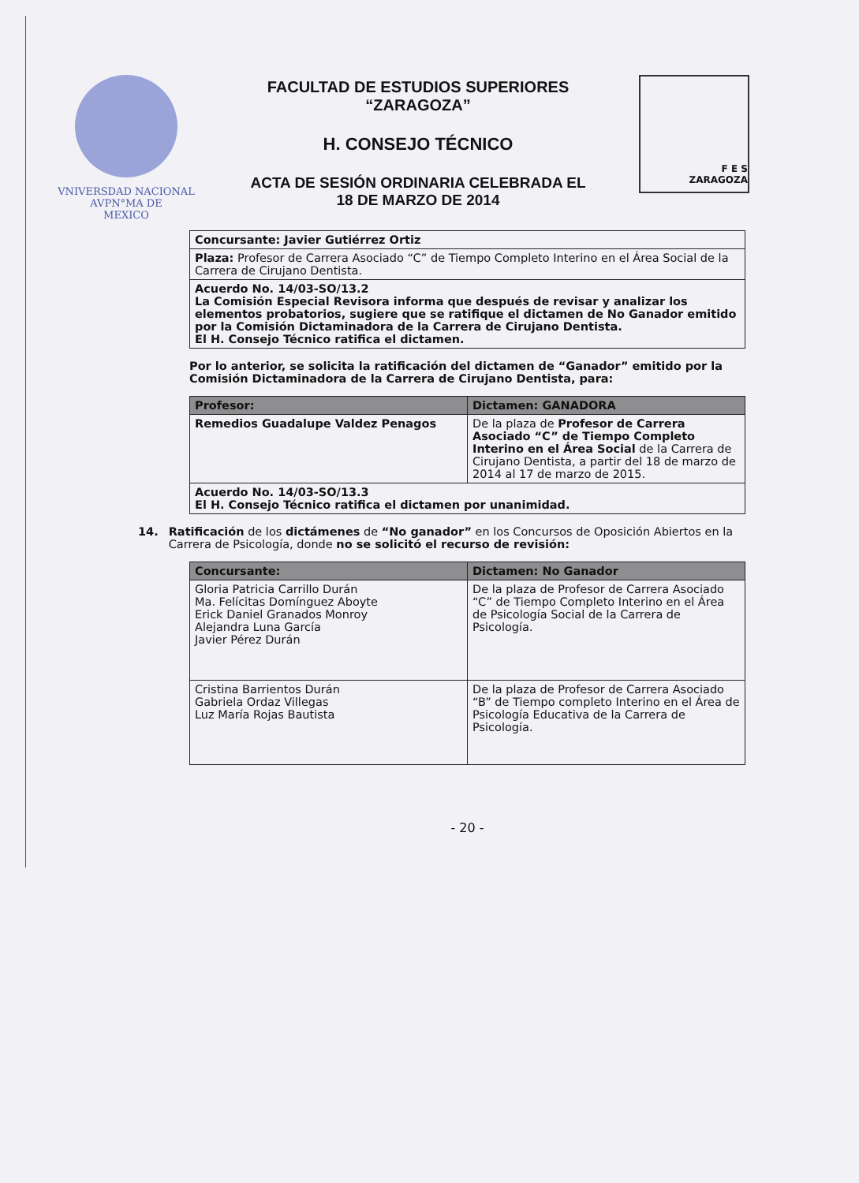VNIVERSDAD NACIONAL
AVPN°MA DE
MEXICO
FACULTAD DE ESTUDIOS SUPERIORES
“ZARAGOZA”
H. CONSEJO TÉCNICO
ACTA DE SESIÓN ORDINARIA CELEBRADA EL
18 DE MARZO DE 2014
F E S
ZARAGOZA
| Concursante: Javier Gutiérrez Ortiz |
| Plaza: Profesor de Carrera Asociado “C” de Tiempo Completo Interino en el Área Social de la Carrera de Cirujano Dentista. |
| Acuerdo No. 14/03-SO/13.2 La Comisión Especial Revisora informa que después de revisar y analizar los elementos probatorios, sugiere que se ratifique el dictamen de No Ganador emitido por la Comisión Dictaminadora de la Carrera de Cirujano Dentista. El H. Consejo Técnico ratifica el dictamen. |
Por lo anterior, se solicita la ratificación del dictamen de “Ganador” emitido por la Comisión Dictaminadora de la Carrera de Cirujano Dentista, para:
| Profesor: | Dictamen: GANADORA |
| --- | --- |
| Remedios Guadalupe Valdez Penagos | De la plaza de Profesor de Carrera Asociado “C” de Tiempo Completo Interino en el Área Social de la Carrera de Cirujano Dentista, a partir del 18 de marzo de 2014 al 17 de marzo de 2015. |
| Acuerdo No. 14/03-SO/13.3 El H. Consejo Técnico ratifica el dictamen por unanimidad. | |
14. Ratificación de los dictámenes de “No ganador” en los Concursos de Oposición Abiertos en la Carrera de Psicología, donde no se solicitó el recurso de revisión:
| Concursante: | Dictamen: No Ganador |
| --- | --- |
| Gloria Patricia Carrillo Durán Ma. Felícitas Domínguez Aboyte Erick Daniel Granados Monroy Alejandra Luna García Javier Pérez Durán | De la plaza de Profesor de Carrera Asociado “C” de Tiempo Completo Interino en el Área de Psicología Social de la Carrera de Psicología. |
| Cristina Barrientos Durán Gabriela Ordaz Villegas Luz María Rojas Bautista | De la plaza de Profesor de Carrera Asociado “B” de Tiempo completo Interino en el Área de Psicología Educativa de la Carrera de Psicología. |
- 20 -